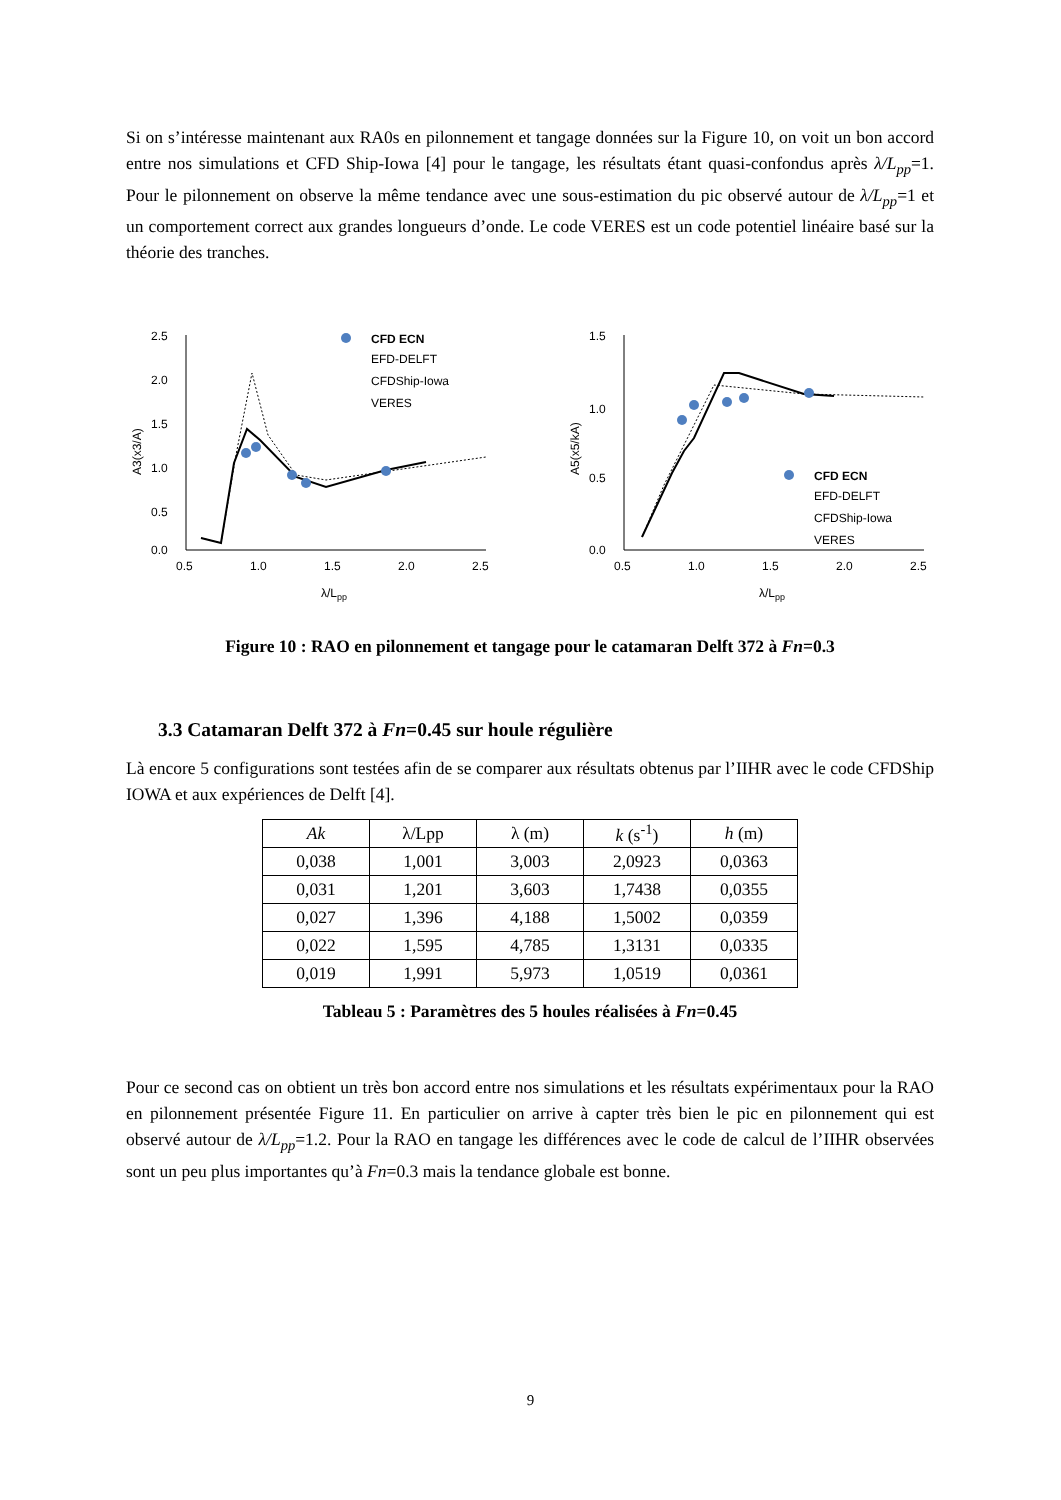Si on s’intéresse maintenant aux RA0s en pilonnement et tangage données sur la Figure 10, on voit un bon accord entre nos simulations et CFD Ship-Iowa [4] pour le tangage, les résultats étant quasi-confondus après λ/L<sub>pp</sub>=1. Pour le pilonnement on observe la même tendance avec une sous-estimation du pic observé autour de λ/L<sub>pp</sub>=1 et un comportement correct aux grandes longueurs d’onde. Le code VERES est un code potentiel linéaire basé sur la théorie des tranches.
2.5
2.0
1.5
1.0
0.5
0.0
0.5
1.0
1.5
2.0
2.5
λ/Lpp
A3(x3/A)
CFD ECN
EFD-DELFT
CFDShip-Iowa
VERES
1.5
1.0
0.5
0.0
0.5
1.0
1.5
2.0
2.5
λ/Lpp
A5(x5/kA)
CFD ECN
EFD-DELFT
CFDShip-Iowa
VERES
Figure 10 : RAO en pilonnement et tangage pour le catamaran Delft 372 à Fn=0.3
3.3 Catamaran Delft 372 à Fn=0.45 sur houle régulière
Là encore 5 configurations sont testées afin de se comparer aux résultats obtenus par l’IIHR avec le code CFDShip IOWA et aux expériences de Delft [4].
| Ak | λ/Lpp | λ (m) | k (s<sup>-1</sup>) | h (m) |
| --- | --- | --- | --- | --- |
| 0,038 | 1,001 | 3,003 | 2,0923 | 0,0363 |
| 0,031 | 1,201 | 3,603 | 1,7438 | 0,0355 |
| 0,027 | 1,396 | 4,188 | 1,5002 | 0,0359 |
| 0,022 | 1,595 | 4,785 | 1,3131 | 0,0335 |
| 0,019 | 1,991 | 5,973 | 1,0519 | 0,0361 |
Tableau 5 : Paramètres des 5 houles réalisées à Fn=0.45
Pour ce second cas on obtient un très bon accord entre nos simulations et les résultats expérimentaux pour la RAO en pilonnement présentée Figure 11. En particulier on arrive à capter très bien le pic en pilonnement qui est observé autour de λ/L<sub>pp</sub>=1.2. Pour la RAO en tangage les différences avec le code de calcul de l’IIHR observées sont un peu plus importantes qu’à Fn=0.3 mais la tendance globale est bonne.
9